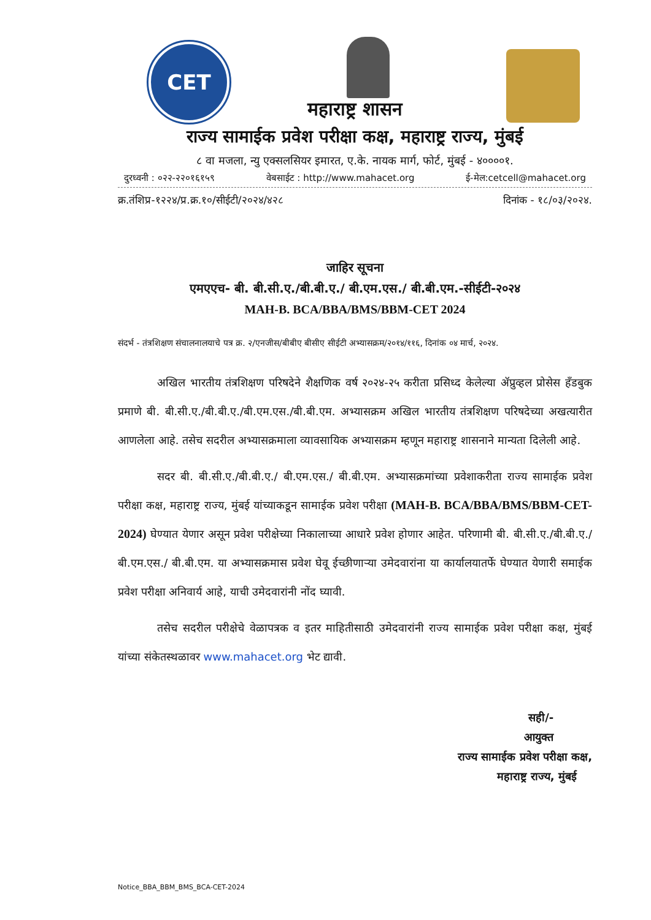CET
महाराष्ट्र शासन
राज्य सामाईक प्रवेश परीक्षा कक्ष, महाराष्ट्र राज्य, मुंबई
८ वा मजला, न्यु एक्सलसियर इमारत, ए.के. नायक मार्ग, फोर्ट, मुंबई - ४००००१.
दुरध्वनी : ०२२-२२०१६१५९ वेबसाईट : http://www.mahacet.org ई-मेल:cetcell@mahacet.org
क्र.तंशिप्र-१२२४/प्र.क्र.१०/सीईटी/२०२४/४२८ दिनांक - १८/०३/२०२४.
जाहिर सूचना
एमएएच- बी. बी.सी.ए./बी.बी.ए./ बी.एम.एस./ बी.बी.एम.-सीईटी-२०२४
MAH-B. BCA/BBA/BMS/BBM-CET 2024
संदर्भ - तंत्रशिक्षण संचालनालयाचे पत्र क्र. २/एनजीस/बीबीए बीसीए सीईटी अभ्यासक्रम/२०१४/११६, दिनांक ०४ मार्च, २०२४.
अखिल भारतीय तंत्रशिक्षण परिषदेने शैक्षणिक वर्ष २०२४-२५ करीता प्रसिध्द केलेल्या ॲप्रुव्हल प्रोसेस हँडबुक प्रमाणे बी. बी.सी.ए./बी.बी.ए./बी.एम.एस./बी.बी.एम. अभ्यासक्रम अखिल भारतीय तंत्रशिक्षण परिषदेच्या अखत्यारीत आणलेला आहे. तसेच सदरील अभ्यासक्रमाला व्यावसायिक अभ्यासक्रम म्हणून महाराष्ट्र शासनाने मान्यता दिलेली आहे.
सदर बी. बी.सी.ए./बी.बी.ए./ बी.एम.एस./ बी.बी.एम. अभ्यासक्रमांच्या प्रवेशाकरीता राज्य सामाईक प्रवेश परीक्षा कक्ष, महाराष्ट्र राज्य, मुंबई यांच्याकडून सामाईक प्रवेश परीक्षा (MAH-B. BCA/BBA/BMS/BBM-CET-2024) घेण्यात येणार असून प्रवेश परीक्षेच्या निकालाच्या आधारे प्रवेश होणार आहेत. परिणामी बी. बी.सी.ए./बी.बी.ए./ बी.एम.एस./ बी.बी.एम. या अभ्यासक्रमास प्रवेश घेवू ईच्छीणाऱ्या उमेदवारांना या कार्यालयातर्फे घेण्यात येणारी समाईक प्रवेश परीक्षा अनिवार्य आहे, याची उमेदवारांनी नोंद घ्यावी.
तसेच सदरील परीक्षेचे वेळापत्रक व इतर माहितीसाठी उमेदवारांनी राज्य सामाईक प्रवेश परीक्षा कक्ष, मुंबई यांच्या संकेतस्थळावर www.mahacet.org भेट द्यावी.
सही/-
आयुक्त
राज्य सामाईक प्रवेश परीक्षा कक्ष,
महाराष्ट्र राज्य, मुंबई
Notice_BBA_BBM_BMS_BCA-CET-2024